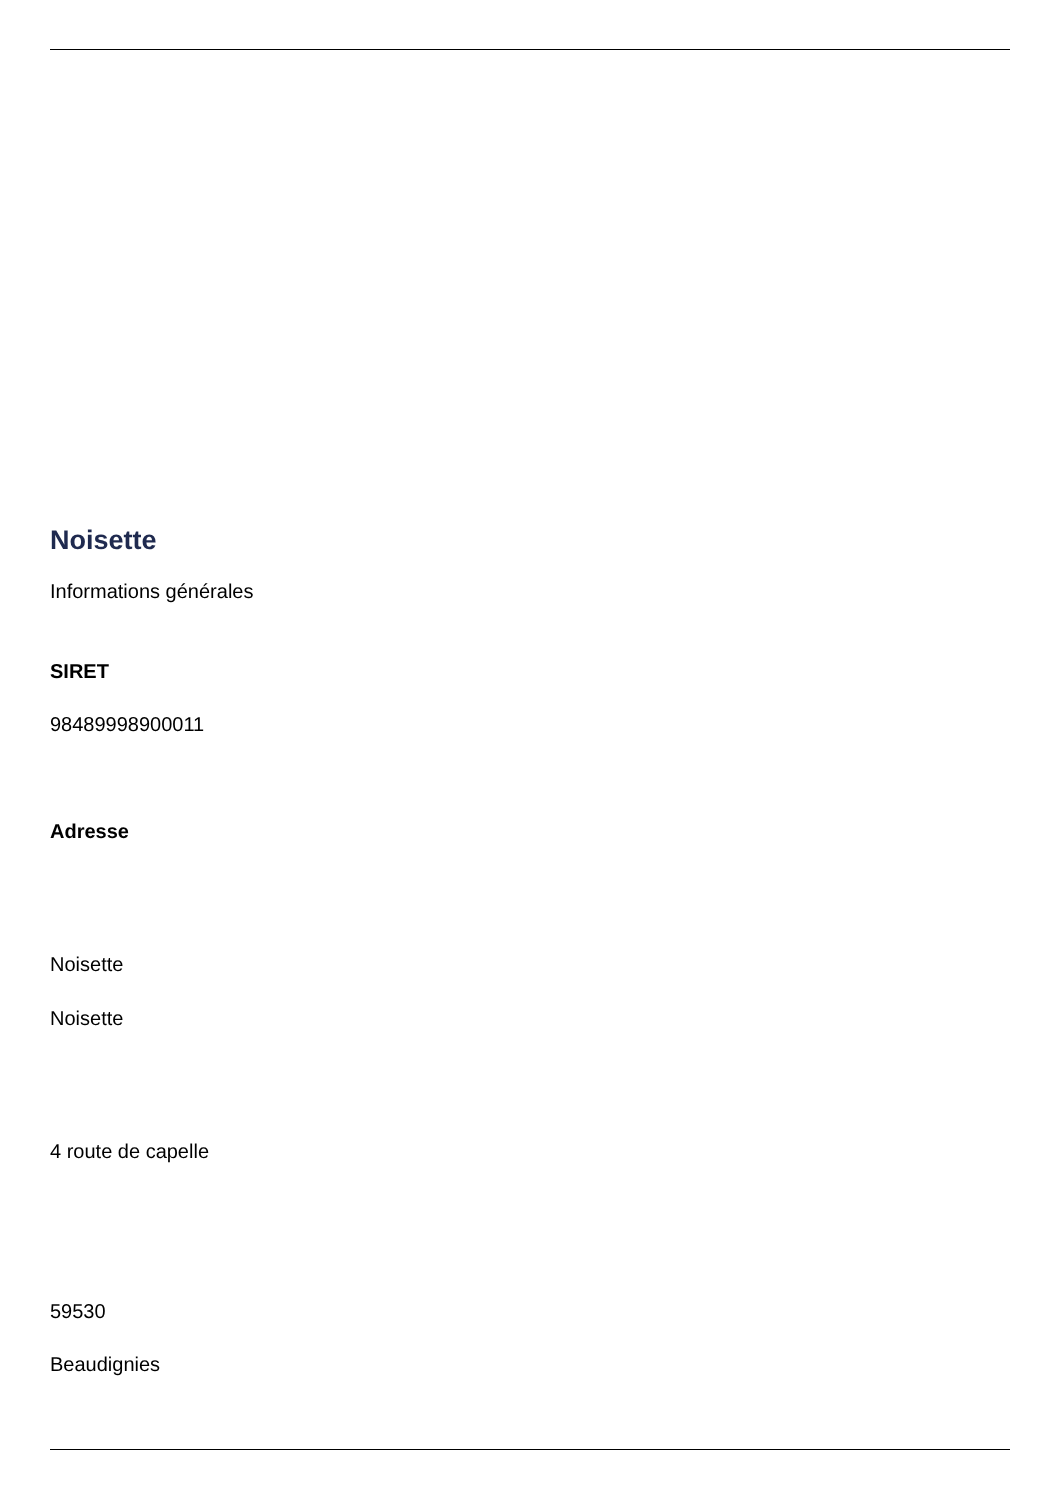Noisette
Informations générales
SIRET
98489998900011
Adresse
Noisette
Noisette
4 route de capelle
59530
Beaudignies